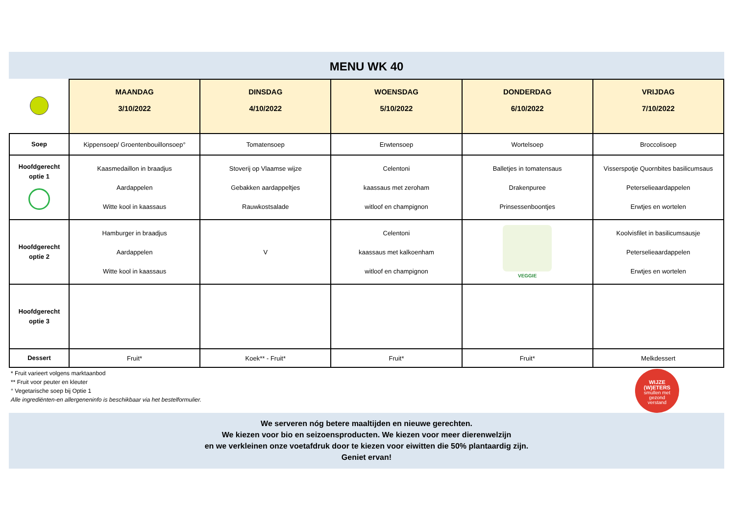MENU WK 40
| | MAANDAG 3/10/2022 | DINSDAG 4/10/2022 | WOENSDAG 5/10/2022 | DONDERDAG 6/10/2022 | VRIJDAG 7/10/2022 |
| --- | --- | --- | --- | --- | --- |
| Soep | Kippensoep/ Groentenbouillonsoep° | Tomatensoep | Erwtensoep | Wortelsoep | Broccolisoep |
| Hoofdgerecht optie 1 | Kaasmedaillon in braadjus Aardappelen Witte kool in kaassaus | Stoverij op Vlaamse wijze Gebakken aardappeltjes Rauwkostsalade | Celentoni kaassaus met zeroham witloof en champignon | Balletjes in tomatensaus Drakenpuree Prinsessenboontjes | Visserspotje Quornbites basilicumsaus Peterselieaardappelen Erwtjes en wortelen |
| Hoofdgerecht optie 2 | Hamburger in braadjus Aardappelen Witte kool in kaassaus | V | Celentoni kaassaus met kalkoenham witloof en champignon | VEGGIE | Koolvisfilet in basilicumsausje Peterselieaardappelen Erwtjes en wortelen |
| Hoofdgerecht optie 3 | | | | | |
| Dessert | Fruit* | Koek** - Fruit* | Fruit* | Fruit* | Melkdessert |
* Fruit varieert volgens marktaanbod
** Fruit voor peuter en kleuter
° Vegetarische soep bij Optie 1
Alle ingrediënten-en allergeneninfo is beschikbaar via het bestelformulier.
WIJZE
(W)ETERS
smullen met
gezond
verstand
We serveren nóg betere maaltijden en nieuwe gerechten.
We kiezen voor bio en seizoensproducten. We kiezen voor meer dierenwelzijn
en we verkleinen onze voetafdruk door te kiezen voor eiwitten die 50% plantaardig zijn.
Geniet ervan!